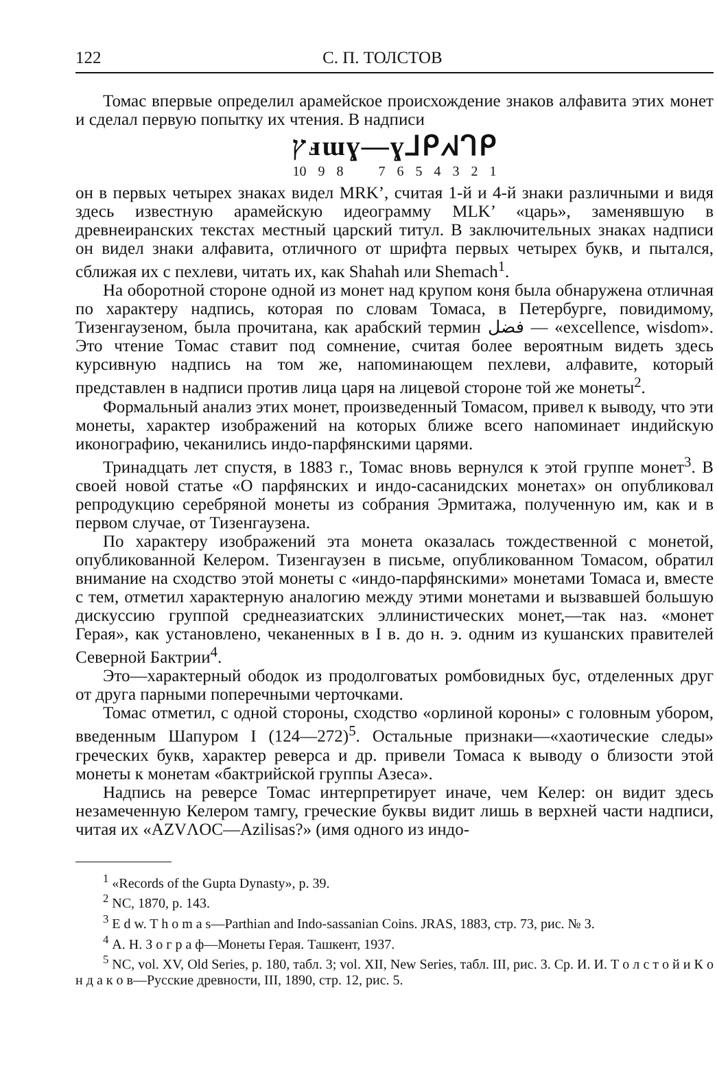122 С. П. ТОЛСТОВ
Томас впервые определил арамейское происхождение знаков алфавита этих монет и сделал первую попытку их чтения. В надписи
ץⅎɯɣ—ɣ⅃ᑭᖽᒉᑭ
10 9 8 7 6 5 4 3 2 1
он в первых четырех знаках видел MRK’, считая 1-й и 4-й знаки различными и видя здесь известную арамейскую идеограмму MLK’ «царь», заменявшую в древнеиранских текстах местный царский титул. В заключительных знаках надписи он видел знаки алфавита, отличного от шрифта первых четырех букв, и пытался, сближая их с пехлеви, читать их, как Shahah или Shemach<sup>1</sup>.
На оборотной стороне одной из монет над крупом коня была обнаружена отличная по характеру надпись, которая по словам Томаса, в Петербурге, повидимому, Тизенгаузеном, была прочитана, как арабский термин فضل — «excellence, wisdom». Это чтение Томас ставит под сомнение, считая более вероятным видеть здесь курсивную надпись на том же, напоминающем пехлеви, алфавите, который представлен в надписи против лица царя на лицевой стороне той же монеты<sup>2</sup>.
Формальный анализ этих монет, произведенный Томасом, привел к выводу, что эти монеты, характер изображений на которых ближе всего напоминает индийскую иконографию, чеканились индо-парфянскими царями.
Тринадцать лет спустя, в 1883 г., Томас вновь вернулся к этой группе монет<sup>3</sup>. В своей новой статье «О парфянских и индо-сасанидских монетах» он опубликовал репродукцию серебряной монеты из собрания Эрмитажа, полученную им, как и в первом случае, от Тизенгаузена.
По характеру изображений эта монета оказалась тождественной с монетой, опубликованной Келером. Тизенгаузен в письме, опубликованном Томасом, обратил внимание на сходство этой монеты с «индо-парфянскими» монетами Томаса и, вместе с тем, отметил характерную аналогию между этими монетами и вызвавшей большую дискуссию группой среднеазиатских эллинистических монет,—так наз. «монет Герая», как установлено, чеканенных в I в. до н. э. одним из кушанских правителей Северной Бактрии<sup>4</sup>.
Это—характерный ободок из продолговатых ромбовидных бус, отделенных друг от друга парными поперечными черточками.
Томас отметил, с одной стороны, сходство «орлиной короны» с головным убором, введенным Шапуром I (124—272)<sup>5</sup>. Остальные признаки—«хаотические следы» греческих букв, характер реверса и др. привели Томаса к выводу о близости этой монеты к монетам «бактрийской группы Азеса».
Надпись на реверсе Томас интерпретирует иначе, чем Келер: он видит здесь незамеченную Келером тамгу, греческие буквы видит лишь в верхней части надписи, читая их «AZVΛOC—Azilisas?» (имя одного из индо-
<sup>1</sup> «Records of the Gupta Dynasty», p. 39.
<sup>2</sup> NC, 1870, p. 143.
<sup>3</sup> E d w. T h o m a s—Parthian and Indo-sassanian Coins. JRAS, 1883, стр. 73, рис. № 3.
<sup>4</sup> А. Н. З о г р а ф—Монеты Герая. Ташкент, 1937.
<sup>5</sup> NC, vol. XV, Old Series, p. 180, табл. 3; vol. XII, New Series, табл. III, рис. 3. Ср. И. И. Т о л с т о й и К о н д а к о в—Русские древности, III, 1890, стр. 12, рис. 5.